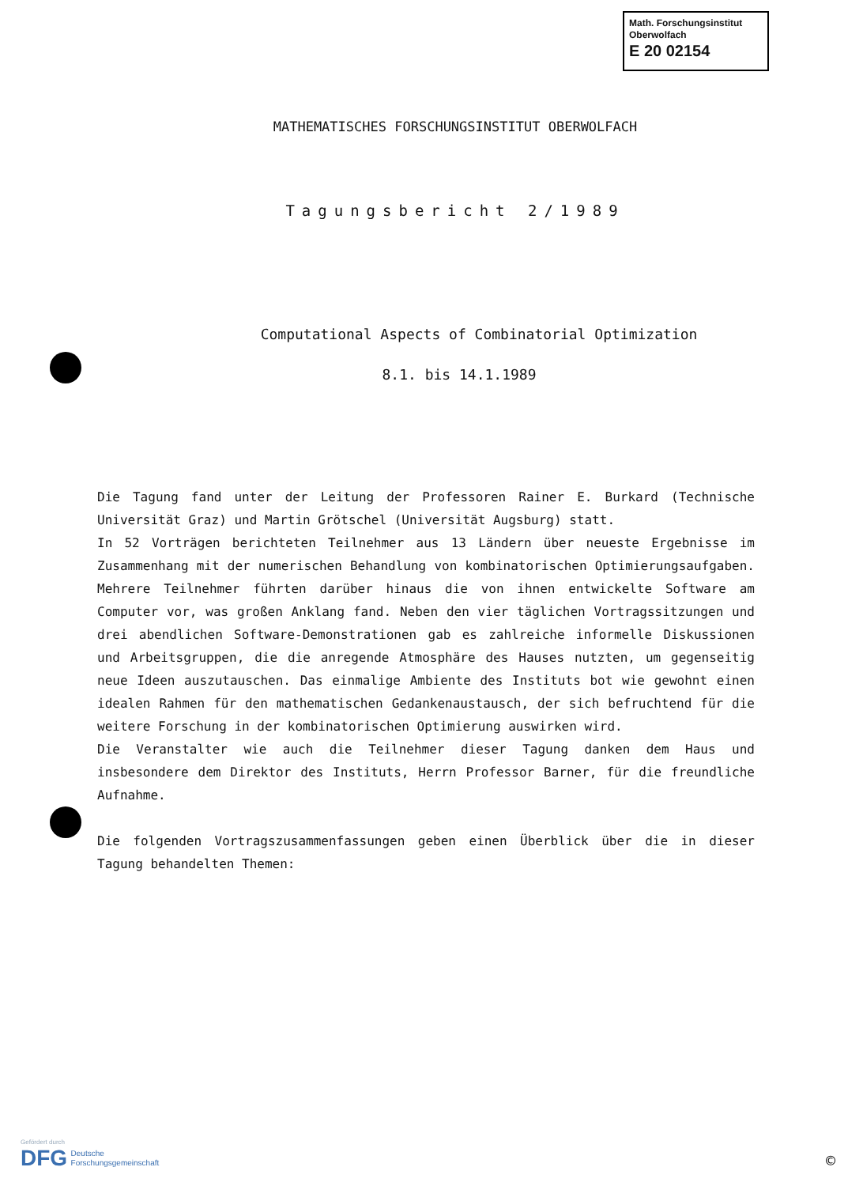Math. Forschungsinstitut
Oberwolfach
E 20 02154
MATHEMATISCHES FORSCHUNGSINSTITUT OBERWOLFACH
Tagungsbericht 2/1989
Computational Aspects of Combinatorial Optimization
8.1. bis 14.1.1989
Die Tagung fand unter der Leitung der Professoren Rainer E. Burkard (Technische Universität Graz) und Martin Grötschel (Universität Augsburg) statt.
In 52 Vorträgen berichteten Teilnehmer aus 13 Ländern über neueste Ergebnisse im Zusammenhang mit der numerischen Behandlung von kombinatorischen Optimierungsaufgaben. Mehrere Teilnehmer führten darüber hinaus die von ihnen entwickelte Software am Computer vor, was großen Anklang fand. Neben den vier täglichen Vortragssitzungen und drei abendlichen Software-Demonstrationen gab es zahlreiche informelle Diskussionen und Arbeitsgruppen, die die anregende Atmosphäre des Hauses nutzten, um gegenseitig neue Ideen auszutauschen. Das einmalige Ambiente des Instituts bot wie gewohnt einen idealen Rahmen für den mathematischen Gedankenaustausch, der sich befruchtend für die weitere Forschung in der kombinatorischen Optimierung auswirken wird.
Die Veranstalter wie auch die Teilnehmer dieser Tagung danken dem Haus und insbesondere dem Direktor des Instituts, Herrn Professor Barner, für die freundliche Aufnahme.
Die folgenden Vortragszusammenfassungen geben einen Überblick über die in dieser Tagung behandelten Themen:
Gefördert durch
DFG Deutsche
Forschungsgemeinschaft
©